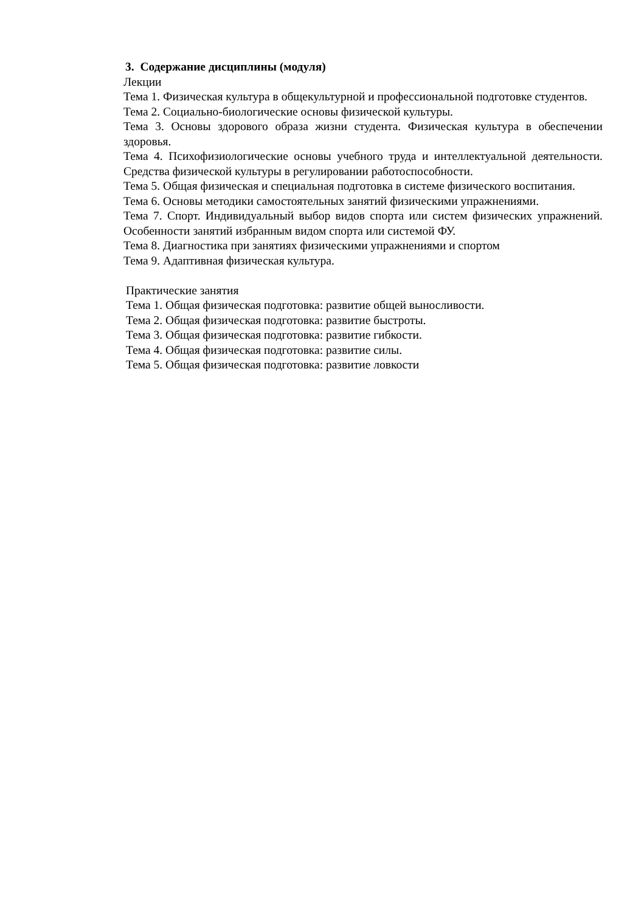3. Содержание дисциплины (модуля)
Лекции
Тема 1. Физическая культура в общекультурной и профессиональной подготовке студентов.
Тема 2. Социально-биологические основы физической культуры.
Тема 3. Основы здорового образа жизни студента. Физическая культура в обеспечении здоровья.
Тема 4. Психофизиологические основы учебного труда и интеллектуальной деятельности. Средства физической культуры в регулировании работоспособности.
Тема 5. Общая физическая и специальная подготовка в системе физического воспитания.
Тема 6. Основы методики самостоятельных занятий физическими упражнениями.
Тема 7. Спорт. Индивидуальный выбор видов спорта или систем физических упражнений. Особенности занятий избранным видом спорта или системой ФУ.
Тема 8. Диагностика при занятиях физическими упражнениями и спортом
Тема 9. Адаптивная физическая культура.
Практические занятия
Тема 1. Общая физическая подготовка: развитие общей выносливости.
Тема 2. Общая физическая подготовка: развитие быстроты.
Тема 3. Общая физическая подготовка: развитие гибкости.
Тема 4. Общая физическая подготовка: развитие силы.
Тема 5. Общая физическая подготовка: развитие ловкости